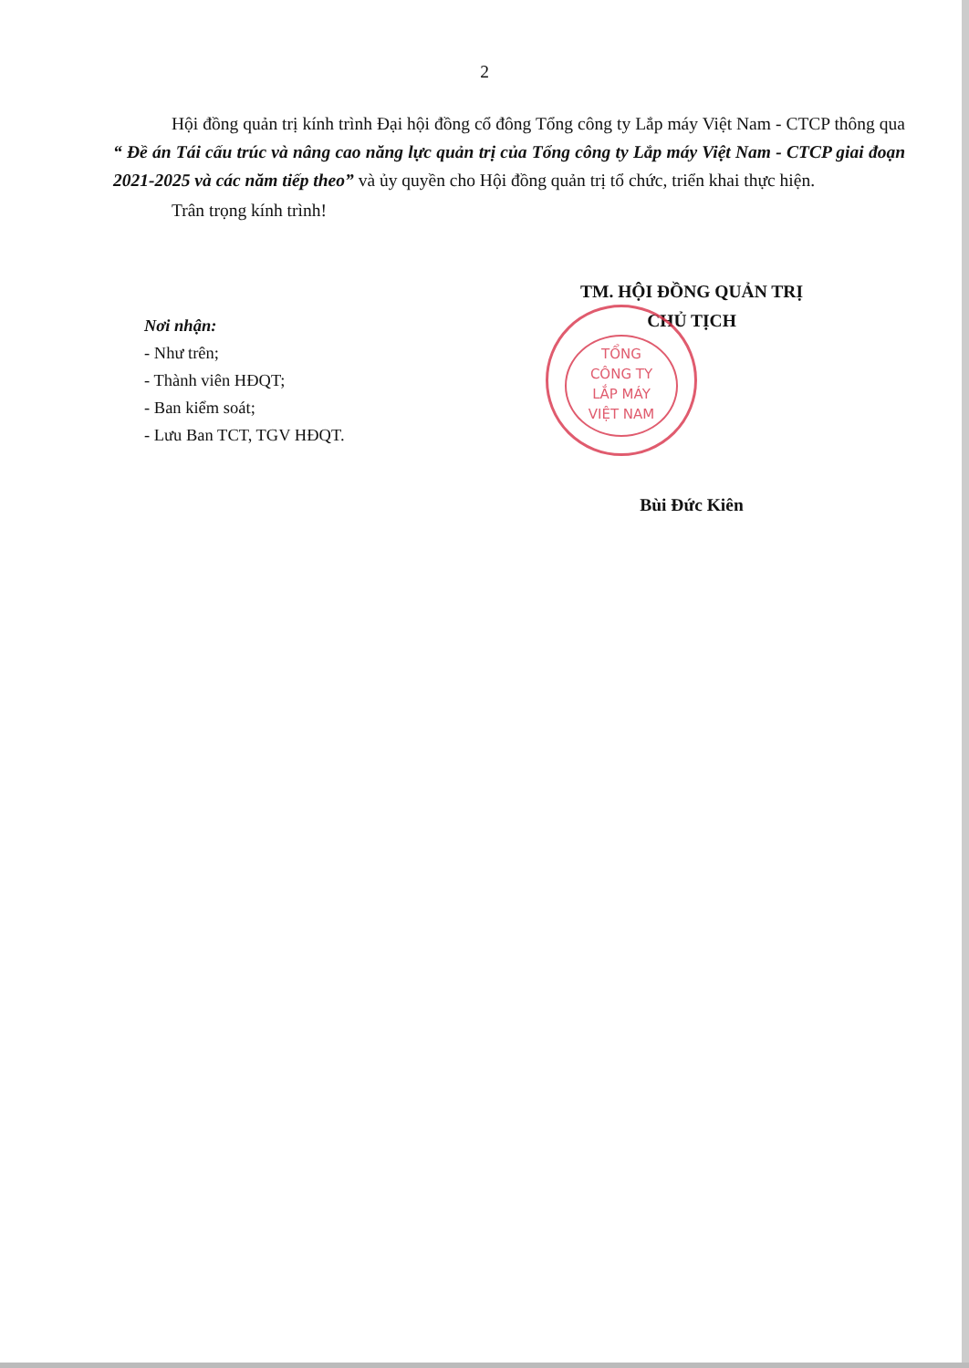2
Hội đồng quản trị kính trình Đại hội đồng cổ đông Tổng công ty Lắp máy Việt Nam - CTCP thông qua “ Đề án Tái cấu trúc và nâng cao năng lực quản trị của Tổng công ty Lắp máy Việt Nam - CTCP giai đoạn 2021-2025 và các năm tiếp theo” và ủy quyền cho Hội đồng quản trị tổ chức, triển khai thực hiện.
Trân trọng kính trình!
Nơi nhận:
- Như trên;
- Thành viên HĐQT;
- Ban kiểm soát;
- Lưu Ban TCT, TGV HĐQT.
TM. HỘI ĐỒNG QUẢN TRỊ
CHỦ TỊCH
TỔNG
CÔNG TY
LẮP MÁY
VIỆT NAM
Bùi Đức Kiên